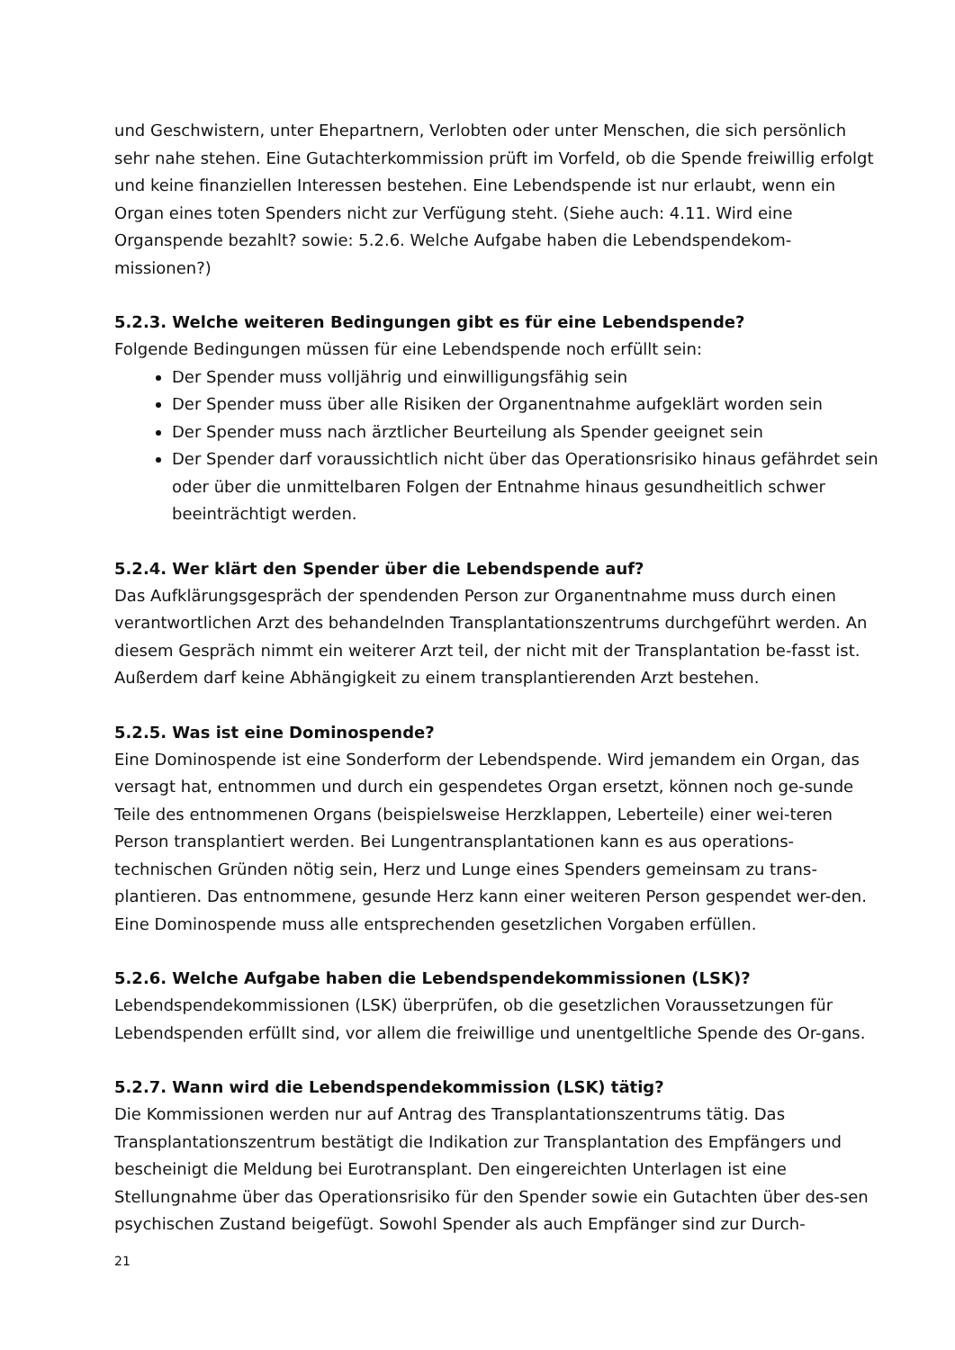und Geschwistern, unter Ehepartnern, Verlobten oder unter Menschen, die sich persönlich sehr nahe stehen. Eine Gutachterkommission prüft im Vorfeld, ob die Spende freiwillig erfolgt und keine finanziellen Interessen bestehen. Eine Lebendspende ist nur erlaubt, wenn ein Organ eines toten Spenders nicht zur Verfügung steht. (Siehe auch: 4.11. Wird eine Organspende bezahlt? sowie: 5.2.6. Welche Aufgabe haben die Lebendspendekom-missionen?)
5.2.3. Welche weiteren Bedingungen gibt es für eine Lebendspende?
Folgende Bedingungen müssen für eine Lebendspende noch erfüllt sein:
Der Spender muss volljährig und einwilligungsfähig sein
Der Spender muss über alle Risiken der Organentnahme aufgeklärt worden sein
Der Spender muss nach ärztlicher Beurteilung als Spender geeignet sein
Der Spender darf voraussichtlich nicht über das Operationsrisiko hinaus gefährdet sein oder über die unmittelbaren Folgen der Entnahme hinaus gesundheitlich schwer beeinträchtigt werden.
5.2.4. Wer klärt den Spender über die Lebendspende auf?
Das Aufklärungsgespräch der spendenden Person zur Organentnahme muss durch einen verantwortlichen Arzt des behandelnden Transplantationszentrums durchgeführt werden. An diesem Gespräch nimmt ein weiterer Arzt teil, der nicht mit der Transplantation be-fasst ist. Außerdem darf keine Abhängigkeit zu einem transplantierenden Arzt bestehen.
5.2.5. Was ist eine Dominospende?
Eine Dominospende ist eine Sonderform der Lebendspende. Wird jemandem ein Organ, das versagt hat, entnommen und durch ein gespendetes Organ ersetzt, können noch ge-sunde Teile des entnommenen Organs (beispielsweise Herzklappen, Leberteile) einer wei-teren Person transplantiert werden. Bei Lungentransplantationen kann es aus operations-technischen Gründen nötig sein, Herz und Lunge eines Spenders gemeinsam zu trans-plantieren. Das entnommene, gesunde Herz kann einer weiteren Person gespendet wer-den. Eine Dominospende muss alle entsprechenden gesetzlichen Vorgaben erfüllen.
5.2.6. Welche Aufgabe haben die Lebendspendekommissionen (LSK)?
Lebendspendekommissionen (LSK) überprüfen, ob die gesetzlichen Voraussetzungen für Lebendspenden erfüllt sind, vor allem die freiwillige und unentgeltliche Spende des Or-gans.
5.2.7. Wann wird die Lebendspendekommission (LSK) tätig?
Die Kommissionen werden nur auf Antrag des Transplantationszentrums tätig. Das Transplantationszentrum bestätigt die Indikation zur Transplantation des Empfängers und bescheinigt die Meldung bei Eurotransplant. Den eingereichten Unterlagen ist eine Stellungnahme über das Operationsrisiko für den Spender sowie ein Gutachten über des-sen psychischen Zustand beigefügt. Sowohl Spender als auch Empfänger sind zur Durch-
21